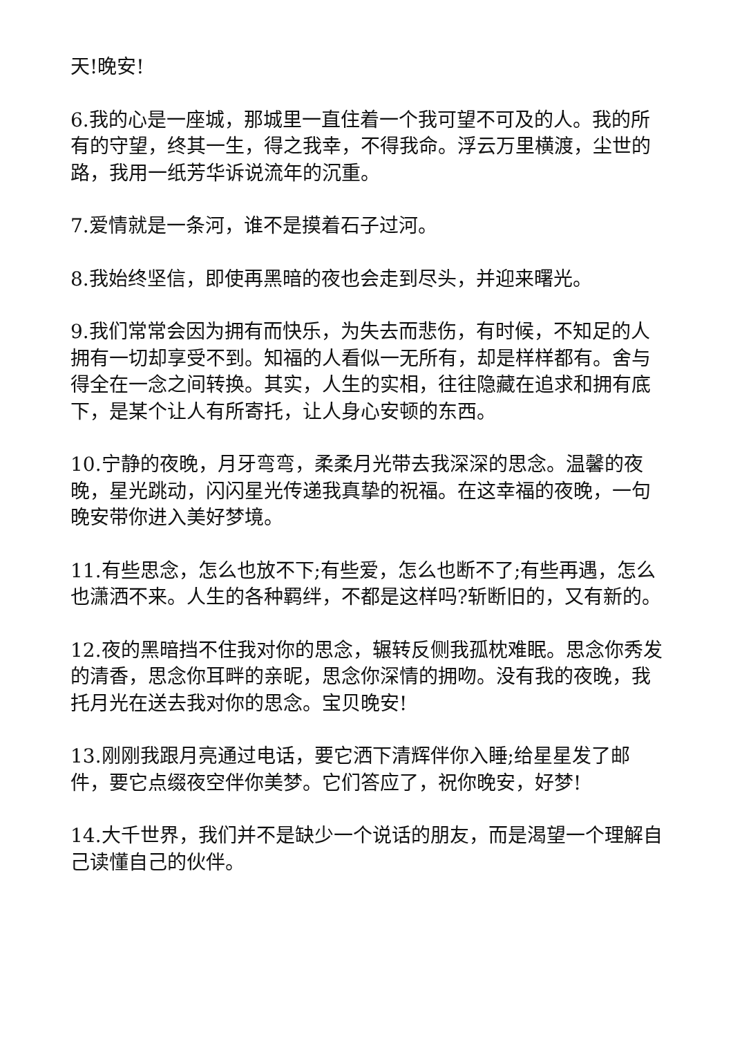天!晚安!
6.我的心是一座城，那城里一直住着一个我可望不可及的人。我的所有的守望，终其一生，得之我幸，不得我命。浮云万里横渡，尘世的路，我用一纸芳华诉说流年的沉重。
7.爱情就是一条河，谁不是摸着石子过河。
8.我始终坚信，即使再黑暗的夜也会走到尽头，并迎来曙光。
9.我们常常会因为拥有而快乐，为失去而悲伤，有时候，不知足的人拥有一切却享受不到。知福的人看似一无所有，却是样样都有。舍与得全在一念之间转换。其实，人生的实相，往往隐藏在追求和拥有底下，是某个让人有所寄托，让人身心安顿的东西。
10.宁静的夜晚，月牙弯弯，柔柔月光带去我深深的思念。温馨的夜晚，星光跳动，闪闪星光传递我真挚的祝福。在这幸福的夜晚，一句晚安带你进入美好梦境。
11.有些思念，怎么也放不下;有些爱，怎么也断不了;有些再遇，怎么也潇洒不来。人生的各种羁绊，不都是这样吗?斩断旧的，又有新的。
12.夜的黑暗挡不住我对你的思念，辗转反侧我孤枕难眠。思念你秀发的清香，思念你耳畔的亲昵，思念你深情的拥吻。没有我的夜晚，我托月光在送去我对你的思念。宝贝晚安!
13.刚刚我跟月亮通过电话，要它洒下清辉伴你入睡;给星星发了邮件，要它点缀夜空伴你美梦。它们答应了，祝你晚安，好梦!
14.大千世界，我们并不是缺少一个说话的朋友，而是渴望一个理解自己读懂自己的伙伴。